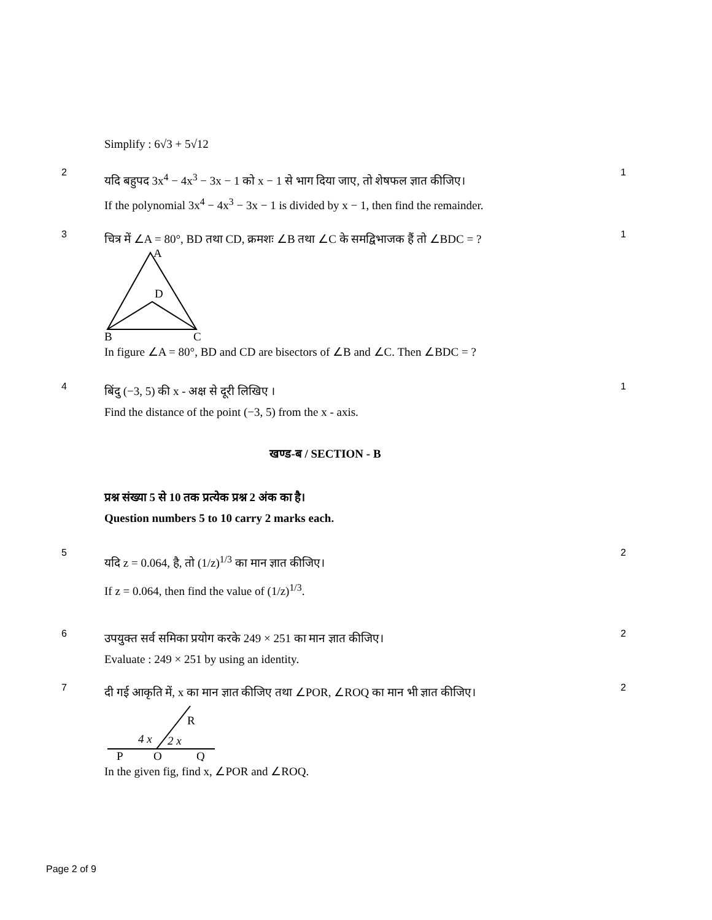Simplify : 6√3 + 5√12
2
यदि बहुपद 3x<sup>4</sup> − 4x<sup>3</sup> − 3x − 1 को x − 1 से भाग दिया जाए, तो शेषफल ज्ञात कीजिए।
If the polynomial 3x<sup>4</sup> − 4x<sup>3</sup> − 3x − 1 is divided by x − 1, then find the remainder.
1
3
चित्र में ∠A = 80°, BD तथा CD, क्रमशः ∠B तथा ∠C के समद्विभाजक हैं तो ∠BDC = ?
A
D
B
C
In figure ∠A = 80°, BD and CD are bisectors of ∠B and ∠C. Then ∠BDC = ?
1
4
बिंदु (−3, 5) की x - अक्ष से दूरी लिखिए ।
Find the distance of the point (−3, 5) from the x - axis.
1
खण्ड-ब / SECTION - B
प्रश्न संख्या 5 से 10 तक प्रत्येक प्रश्न 2 अंक का है।
Question numbers 5 to 10 carry 2 marks each.
5
यदि z = 0.064, है, तो (1/z)<sup>1/3</sup> का मान ज्ञात कीजिए।
If z = 0.064, then find the value of (1/z)<sup>1/3</sup>.
2
6
उपयुक्त सर्व समिका प्रयोग करके 249 × 251 का मान ज्ञात कीजिए।
Evaluate : 249 × 251 by using an identity.
2
7
दी गई आकृति में, x का मान ज्ञात कीजिए तथा ∠POR, ∠ROQ का मान भी ज्ञात कीजिए।
R
4 x
2 x
P
O
Q
In the given fig, find x, ∠POR and ∠ROQ.
2
Page 2 of 9